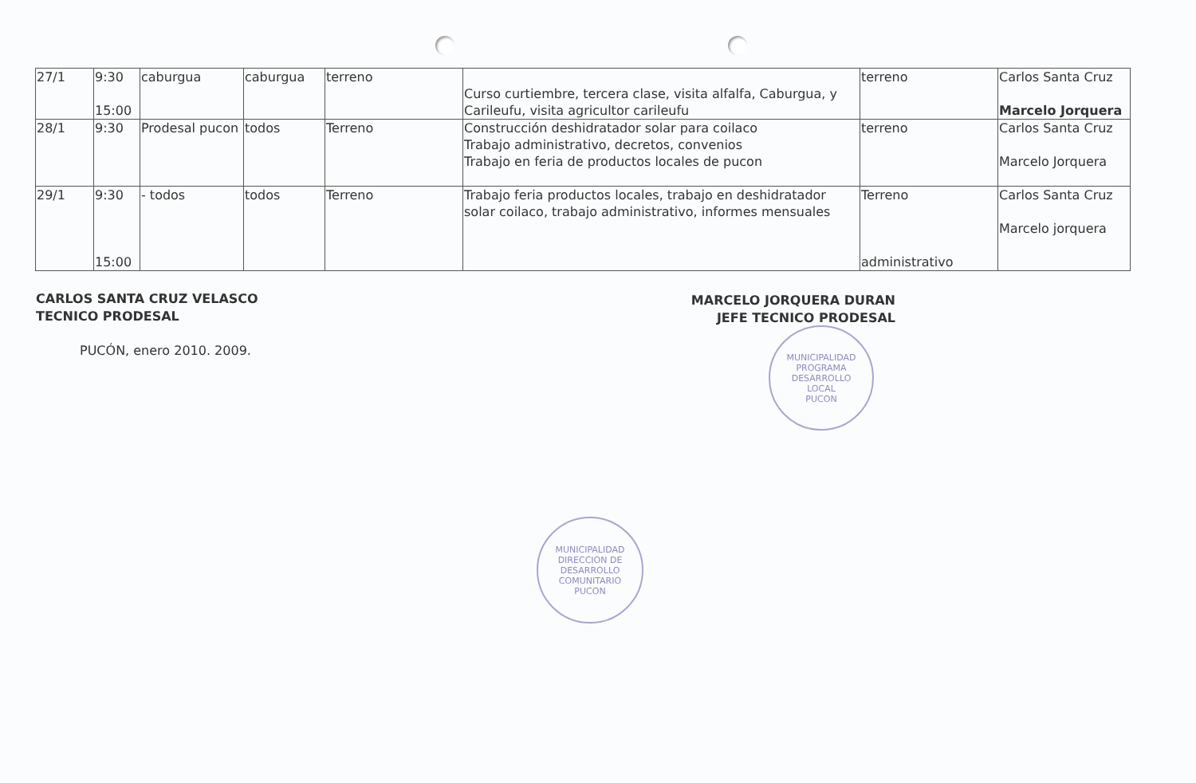| 27/1 | 9:30 15:00 | caburgua | caburgua | terreno | Curso curtiembre, tercera clase, visita alfalfa, Caburgua, y Carileufu, visita agricultor carileufu | terreno | Carlos Santa Cruz Marcelo Jorquera |
| 28/1 | 9:30 | Prodesal pucon | todos | Terreno | Construcción deshidratador solar para coilaco Trabajo administrativo, decretos, convenios Trabajo en feria de productos locales de pucon | terreno | Carlos Santa Cruz Marcelo Jorquera |
| 29/1 | 9:30 15:00 | - todos | todos | Terreno | Trabajo feria productos locales, trabajo en deshidratador solar coilaco, trabajo administrativo, informes mensuales | Terreno administrativo | Carlos Santa Cruz Marcelo jorquera |
CARLOS SANTA CRUZ VELASCO
TECNICO PRODESAL
PUCÓN, enero 2010. 2009.
MARCELO JORQUERA DURAN
JEFE TECNICO PRODESAL
MUNICIPALIDAD
PROGRAMA
DESARROLLO
LOCAL
PUCON
MUNICIPALIDAD
DIRECCION DE
DESARROLLO
COMUNITARIO
PUCON